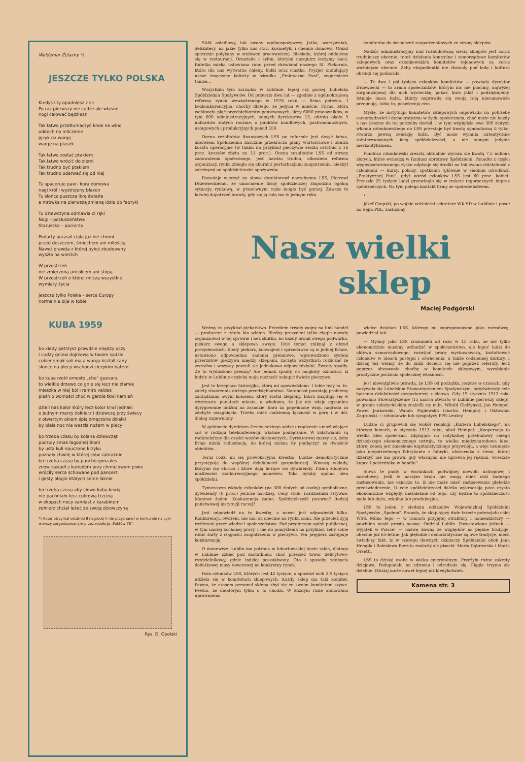Waldemar Żelazny *)
JESZCZE TYLKO POLSKA
Kiedyś i ty opadniesz z sił
Po raz pierwszy nie cudze ale własne
nogi całować będziesz
Tak łatwo przetłumaczyć krew na wino
oddech na milczenie
język na wargę
wargę na piasek
Tak łatwo zostać ptakiem
Tak łatwo wrócić do ziemi
Tak trudno być ptakiem
Tak trudno oderwać się od niej
Tu spaceruje paw i kura domowa
nagi król i wystrojony błazen
Tu słońce puszcza ikrę światła
a mrówka na pierwszą zmianę idzie do fabryki
Tu dziewczyna odmawia ci ręki
Nogi – posłuszeństwa
Staruszka – pacierza
Podarty parasol ciała już nie chroni
przed deszczem, śmiechem ani miłością
Nawet prawda z której byłeś zbudowany
wyszła na wierzch
W przestrzeń
nie zmierzoną ani okiem ani stopą
W przestrzeń o której milczą wszystkie
wymiary życia
Jeszcze tylko Polska – serce Europy
normalnie bije w tobie
KUBA 1959
bo kiedy patrzysz prawdzie między oczy
i cudzy gniew dojrzewa w twoim sadzie
cukier smak soli ma a warga kształt rany
słońce na plecy wschodzi cierpkim batem
bo kuba rzekł ernesto „che" guevara
to wielkie drzewo co gnie się lecz nie złamie
mieszka w niej ból i ramiro valdes
pieśń o wolności choć w gardle tkwi kamień
dzieli nas kolor skóry lecz kolor krwi jednaki
o jednym marzy żołnierz i dziewczę przy świecy
z otwartym okiem śpią zmęczone działki
by biała noc nie weszła nożem w plecy
bo trzeba czasu by kolana dziewcząt
poczuły smak łagodnej Błoni
by usta kuli nauczone krzyku
poznały chwilę w której słów zabraknie
bo trzeba czasu by pancho gonzales
znów zasiadł z kumplem przy chmielowym piwie
wróciły serca schowane pod pancerz
i gesty błogie których serce łaknie
bo trzeba czasu aby słowo kuba krwią
nie pachniało lecz cukrową trzciną
w okopach nocy zamiast z karabinem
żołnierz chciał leżeć ze swoją dziewczyną
*) Autor otrzymał ostatnio II nagrodę (I nie przyznano) w konkursie na cykl wierszy zorganizowanym przez redakcję „Faktów 78".
Rys. D. Opolski
SAM osiedlowy, tak zwany ogólnospożywczy. Jatka, warzywniak, delikatesy, na jakie tylko nas stać. Kosmetyki i chemia domowa. Obiad spiesznie połykany w stołówce pracowniczej. Biesiada, której oddajemy się w restauracji. Oranżada i syfon, którymi nazajutrz leczymy kaca. Butelka mleka ustawiona rano przed drzwiami naszego M. Piekarnia, która dla nas wytwarza chleby, bułki oraz ciastka. Fryzjer ondulujący nasze zmęczone kobiety w ośrodku „Praktyczna Pani", zegarmistrz tamże...
Wszystkim tym zarządza w Lublinie, lepiej czy gorzej, Lubelska Spółdzielnia Spożywców. Od przeszło dwu lat — zgodnie z ogólnokrajową reformą rynku wewnętrznego w 1976 roku — firma potężna. I bezkonkurencyjna, choćby dlatego, że jedyna w mieście. Firma, która wchłonęła pięć przedsiębiorstw państwowych, liczy 6000 pracowników, w tym 600 administracyjnych, samych dyrektorów 13, obrotu około 5 miliardów złotych rocznie, a punktów handlowych, gastronomicznych, usługowych i produkcyjnych ponad 550.
Ocena rezultatów finansowych LSS po reformie jest dosyć łatwa, albowiem Spółdzielnia znacznie przekracza plany wartościowe i obniża koszta operacyjne (w takim na przykład pieczywie zeszła ostatnio z 16 proc. kosztów zbytu na 11 proc.). Ocena rezultatów LSS od strony zadowolenia społecznego, jest bardzo trudna, albowiem reforma organizacji rynku zbiegła się akurat z perturbacjami zaopatrzenia, niezbyt zależnymi od spółdzielczości spożywców.
Pozostaje wierzyć na słowo dyrektorowi naczelnemu LSS, Piotrowi Drzewieckiemu, że umocnienie firmy spółdzielczej złagodziło ogólną sytuację rynkową, w przeciwnym razie mogło być gorzej. Zawsze to łatwiej dopatrzeć branży, gdy się ją całą ma w jednym ręku.
komitetów do świadczeń zaopatrzeniowych ze strony sklepów.
Nadzór administracyjny nad rozbudowaną siecią sklepów jest coraz trudniejszy obecnie, toteż działania kontrolne i samorządowe komitetów sklepowych oraz członkowskich komitetów rejonowych są coraz ważniejsze obecnie. Żeby ekspedientki nie chowały pod ladę i kultura obsługi się podnosiła.
— Te dwa i pół tysiąca członków komitetów — powiada dyrektor Drzewiecki — to armia społeczników, którym nic nie płacimy, najwyżej zorganizujemy dla nich wycieczkę, pokaz, kurs jakiś i podziękujemy. Istnieje masa ludzi, którzy naprawdę się swoją rolą niesamowicie przejmują, lubią to, poświęcają czas.
Myślę, że instytucja komitetów sklepowych odpowiada na potrzebę samorządności i demokratyzmu w życiu społecznym, choć może nie każdy z nas jeszcze do tej potrzeby dorósł. I w tym względzie owe 300 złotych wkładu członkowskiego do LSS przestaje być kwotą symboliczną li tylko, stwarza pewną selekcję ludzi. Być może wyłania autentycznie zainteresowanych ideą spółdzielczości, a nie samym jedynie merkantylizmem.
Fundusz członkowski zresztą aktualnie wyraża się kwotą 7,5 miliona złotych, które wchodzą w fundusz obrotowy Spółdzielni. Ponadto z części wygospodarowanego zysku odpisuje się środki na tak zwaną działalność z członkami — kursy, pokazy, spotkania (głównie w siedmiu ośrodkach „Praktycznej Pani", gdyż wśród członków LSS jest 60 proc. kobiet. Przeszło 25 tysięcy ludzi przewinęło się w trakcie tegorocznych imprez spółdzielczych. Na tym polega kontakt firmy ze społeczeństwem.
•
Józef Czapski, po wojnie wieloletni sekretarz WK SD w Lublinie i poseł na Sejm PRL, zasłużony
Nasz wielki
sklep
Maciej Podgórski
Weźmy za przykład piekarstwo. Przedtem trwały wojny na linii handel — producent z tytułu kto winien. Biedny prezydent tylko ciągle narady organizował w tej sprawie i bez skutku, bo każdy bronił swego podwórka, piekarz swego a sklepowa swego. Dziś temat zniknął z obrad prezydenckich. Kiedy piekarz, konwojent i sprzedawca są w jednej firmie, ustawiono odpowiednio zadania premiowe, wprowadzono system przerzutów pieczywa między sklepami, zaczęto wszystkich rozliczać ze zwrotów i wszyscy poczuli się jednakowo odpowiedzialni. Zwroty spadły. Że to wyduszono premią? Ale jednak spadły, co mogłoby oznaczać, iż ludzie w Lublinie częściej mają możność zakupić świeże pieczywo.
Jest to krzepiąca historyjka, którą mi opowiedziano. I takie były m. in. zalety stworzenia dużego przedsiębiorstwa. Natomiast powstają problemy zarządzania owym kolosem, który został zlepiony. Biura znajdują się w czternastu punktach miasta, a wiadomo, że już nie zdaje egzaminu dyrygowanie ludźmi na zasadzie: kara za popełnione winy, nagroda za zdobyte osiągnięcia. Trzeba mieć codzienną łączność w górę i w dół, dialog zapewniony.
W gabinecie dyrektora Drzewieckiego widzę urządzenie umożliwiające coś w rodzaju telekonferencji, właśnie podłączane. W załatwianiu są radiotelefony dla części wozów dostawczych. Dyrektorowi marzy się, żeby firma miała radiostację, do której można by podłączyć ze dwieście obiektów...
Teraz rodzi mi się prowokacyjna kwestia. Ludzie demokratycznie przystępują do wspólnej działalności gospodarczej. Wnoszą wkłady, którymi się obraca i które dają liczące się dywidendy. Firma zdobywa możliwości konkurencyjnego manewru. Taka byłaby ogólna idea spółdzielni.
Tymczasem wkłady członków (po 300 złotych od osoby) symboliczne, dywidendy (8 proc.) jeszcze bardziej. Ceny stałe, rozdzielniki sztywne. Manewr żaden. Konkurencja żadna. Spółdzielczość pozorna? Rodzaj państwowej instytucji raczej?
Jest odpowiedź na tę kwestię, a nawet jest odpowiedzi kilka. Konkurencji, owszem, nie ma; są obecnie na rynku sami. Ale przecież żyją rozliczani przez władze i społeczeństwo. Pod pręgierzem opinii publicznej, w tym naszej kochanej prasy. I nie do pomyślenia na przykład, żeby sobie robić żarty z ciągłości zaopatrzenia w pieczywo. Ten pręgierz zastępuje konkurencję.
O manewrze. Lublin ma patrona w lubartowskiej hucie szkła, dlatego w Lublinie szkieł pod dostatkiem, choć przecież towar deficytowo-rozdzielnikowy, gdzie indziej poszukiwany. Oto i sposoby zdobycia dodatkowej masy towarowej na konkretny rynek.
Rola członków LSS, których jest 42 tysiące, a spośród nich 2,5 tysiąca udziela się w komitetach sklepowych. Każdy sklep ma taki komitet. Pewno, że czasem personel sklepu zbyt się za swoim komitetem szywa. Pewno, że niektórym tylko o to chodzi. W każdym razie anulowano uprawnienia
wielce działacz LSS, którego mi zaproponowano jako rozmówcę, powiedział tak:
— Myśmy jako LSS zrozumieli od razu w 45 roku, że nie tylko ekonomicznie musimy wchodzić w społeczeństwo, ale łapać ludzi do aktywu samorządowego, rozwijać pracę wychowawczą, kształtować członków w ideach postępu i oświecenia, a także codziennej kultury. I dzisiaj też wiemy, że do ludzi dociera się nie poprzez referaty, lecz poprzez obcowanie choćby w komitecie sklepowym, wyrabianie praktyczne poczucia społecznej własności.
Jest niewątpliwie prawdą, że LSS od początku, jeszcze w czasach, gdy nazywała się Lubelskim Stowarzyszeniem Spożywczym, przyświecały cele łączenia działalności gospodarczej z ideową. Gdy 19 stycznia 1913 roku powołano Stowarzyszenie (15 marca otwarto w Lublinie pierwszy sklep), w gronie założycielskim znaleźli się m.in. Witold Gielżyński, Jan Hempel, Paweł Jankowski, Wanda Papiewska (siostra Hempla) i Oktawian Zagrobski — członkowie lub sympatycy PPS-Lewicy.
Ludzie ci grupowali się wokół redakcji „Kuriera Lubelskiego", na którego łamach, w styczniu 1913 roku, pisał Hempel: „Kooperacja to wielka idea społeczna, zdążająca do radykalnej przebudowy całego dzisiejszego ekonomicznego ustroju, to wielka międzynarodowa idea, której celem jest zniesienie kapitalistycznego przywileju, a więc usunięcie jako niepotrzebnego fabrykanta z fabryki, obszarnika z ziemi, której dzierżyć nie ma prawa, gdy własnymi nie uprawia jej rękami, wreszcie kupca i pośrednika w handlu".
Słowa te padły w warunkach podwójnej niewoli: ustrojowej i narodowej. Jeśli w naszym kraju nie mogą mieć dziś żadnego zastosowania, nie oznacza to, iż nie może mieć zastosowania głębokie przeświadczenie, iż cele spółdzielczości daleko wykraczają poza czysto ekonomiczne względy, niezależnie od tego, czy będzie to spółdzielczość mała lub duża, szkolna lub produkcyjna.
LSS to jeden z siedmiu oddziałów Wojewódzkiej Spółdzielni Spożywców „Społem". Prawda, że skupiający dwie trzecie potencjału całej WSS. Mimo tego — w ramach przyjętej struktury i nomenklatury — powinien nosić prostą nazwę: Oddział Lublin. Pozostawiono jednak — wyjątek w Polsce! — nazwę dawną ze względów na piękne tradycje, obecnie już 65-letnie. Jak głębokie i demokratyczne są owe tradycje, niech świadczy fakt, iż w szeregu dawnych działaczy Spółdzielni obok Jana Hempla i Bolesława Bieruta znalazły się pisarki: Maria Dąbrowska i Maria Orsetti.
LSS to dzisiaj osoba w wieku emerytalnym. Przeżyła różne zakręty dziejowe, Podupadała na zdrowiu i odradzała się. Ciągle trzyma się dzielnie. Dzisiaj może nawet lepiej niż kiedykolwiek.
Kamena str. 3